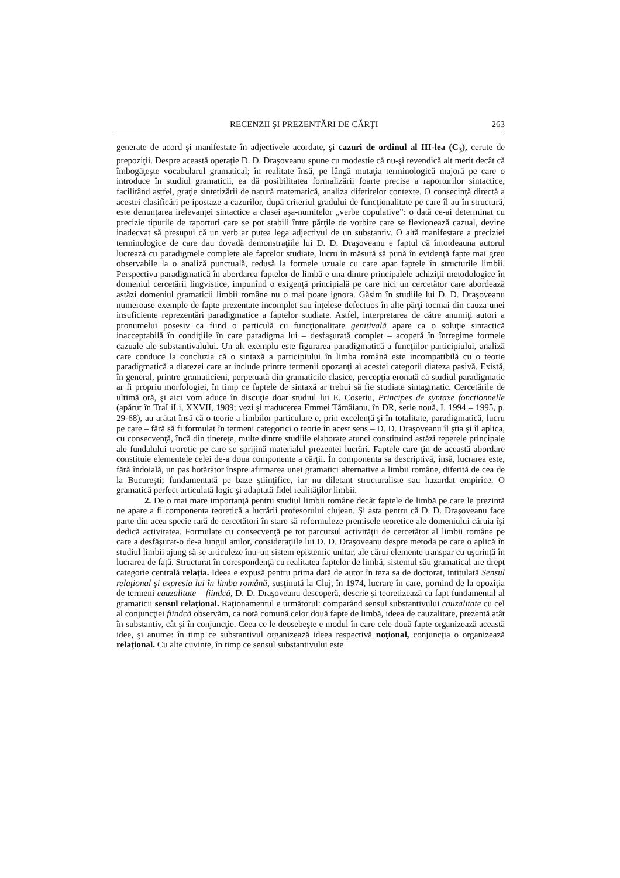RECENZII ŞI PREZENTĂRI DE CĂRŢI 263
generate de acord şi manifestate în adjectivele acordate, şi cazuri de ordinul al III-lea (C<sub>3</sub>), cerute de prepoziţii. Despre această operaţie D. D. Draşoveanu spune cu modestie că nu-şi revendică alt merit decât că îmbogăţeşte vocabularul gramatical; în realitate însă, pe lângă mutaţia terminologică majoră pe care o introduce în studiul gramaticii, ea dă posibilitatea formalizării foarte precise a raporturilor sintactice, facilitând astfel, graţie sintetizării de natură matematică, analiza diferitelor contexte. O consecinţă directă a acestei clasificări pe ipostaze a cazurilor, după criteriul gradului de funcţionalitate pe care îl au în structură, este denunţarea irelevanţei sintactice a clasei aşa-numitelor „verbe copulative”: o dată ce-ai determinat cu precizie tipurile de raporturi care se pot stabili între părţile de vorbire care se flexionează cazual, devine inadecvat să presupui că un verb ar putea lega adjectivul de un substantiv. O altă manifestare a preciziei terminologice de care dau dovadă demonstraţiile lui D. D. Draşoveanu e faptul că întotdeauna autorul lucrează cu paradigmele complete ale faptelor studiate, lucru în măsură să pună în evidenţă fapte mai greu observabile la o analiză punctuală, redusă la formele uzuale cu care apar faptele în structurile limbii. Perspectiva paradigmatică în abordarea faptelor de limbă e una dintre principalele achiziţii metodologice în domeniul cercetării lingvistice, impunînd o exigenţă principială pe care nici un cercetător care abordează astăzi domeniul gramaticii limbii române nu o mai poate ignora. Găsim în studiile lui D. D. Draşoveanu numeroase exemple de fapte prezentate incomplet sau înţelese defectuos în alte părţi tocmai din cauza unei insuficiente reprezentări paradigmatice a faptelor studiate. Astfel, interpretarea de către anumiţi autori a pronumelui posesiv ca fiind o particulă cu funcţionalitate genitivală apare ca o soluţie sintactică inacceptabilă în condiţiile în care paradigma lui – desfaşurată complet – acoperă în întregime formele cazuale ale substantivalului. Un alt exemplu este figurarea paradigmatică a funcţiilor participiului, analiză care conduce la concluzia că o sintaxă a participiului în limba română este incompatibilă cu o teorie paradigmatică a diatezei care ar include printre termenii opozanţi ai acestei categorii diateza pasivă. Există, în general, printre gramaticieni, perpetuată din gramaticile clasice, percepţia eronată că studiul paradigmatic ar fi propriu morfologiei, în timp ce faptele de sintaxă ar trebui să fie studiate sintagmatic. Cercetările de ultimă oră, şi aici vom aduce în discuţie doar studiul lui E. Coseriu, Principes de syntaxe fonctionnelle (apărut în TraLiLi, XXVII, 1989; vezi şi traducerea Emmei Tămâianu, în DR, serie nouă, I, 1994 – 1995, p. 29-68), au arătat însă că o teorie a limbilor particulare e, prin excelenţă şi în totalitate, paradigmatică, lucru pe care – fără să fi formulat în termeni categorici o teorie în acest sens – D. D. Draşoveanu îl ştia şi îl aplica, cu consecvenţă, încă din tinereţe, multe dintre studiile elaborate atunci constituind astăzi reperele principale ale fundalului teoretic pe care se sprijină materialul prezentei lucrări. Faptele care ţin de această abordare constituie elementele celei de-a doua componente a cărţii. În componenta sa descriptivă, însă, lucrarea este, fără îndoială, un pas hotărâtor înspre afirmarea unei gramatici alternative a limbii române, diferită de cea de la Bucureşti; fundamentată pe baze ştiinţifice, iar nu diletant structuraliste sau hazardat empirice. O gramatică perfect articulată logic şi adaptată fidel realităţilor limbii.
2. De o mai mare importanţă pentru studiul limbii române decât faptele de limbă pe care le prezintă ne apare a fi componenta teoretică a lucrării profesorului clujean. Şi asta pentru că D. D. Draşoveanu face parte din acea specie rară de cercetători în stare să reformuleze premisele teoretice ale domeniului căruia îşi dedică activitatea. Formulate cu consecvenţă pe tot parcursul activităţii de cercetător al limbii române pe care a desfăşurat-o de-a lungul anilor, consideraţiile lui D. D. Draşoveanu despre metoda pe care o aplică în studiul limbii ajung să se articuleze într-un sistem epistemic unitar, ale cărui elemente transpar cu uşurinţă în lucrarea de faţă. Structurat în corespondenţă cu realitatea faptelor de limbă, sistemul său gramatical are drept categorie centrală relaţia. Ideea e expusă pentru prima dată de autor în teza sa de doctorat, intitulată Sensul relaţional şi expresia lui în limba română, susţinută la Cluj, în 1974, lucrare în care, pornind de la opoziţia de termeni cauzalitate – fiindcă, D. D. Draşoveanu descoperă, descrie şi teoretizează ca fapt fundamental al gramaticii sensul relaţional. Raţionamentul e următorul: comparând sensul substantivului cauzalitate cu cel al conjuncţiei fiindcă observăm, ca notă comună celor două fapte de limbă, ideea de cauzalitate, prezentă atât în substantiv, cât şi în conjuncţie. Ceea ce le deosebeşte e modul în care cele două fapte organizează această idee, şi anume: în timp ce substantivul organizează ideea respectivă noţional, conjuncţia o organizează relaţional. Cu alte cuvinte, în timp ce sensul substantivului este